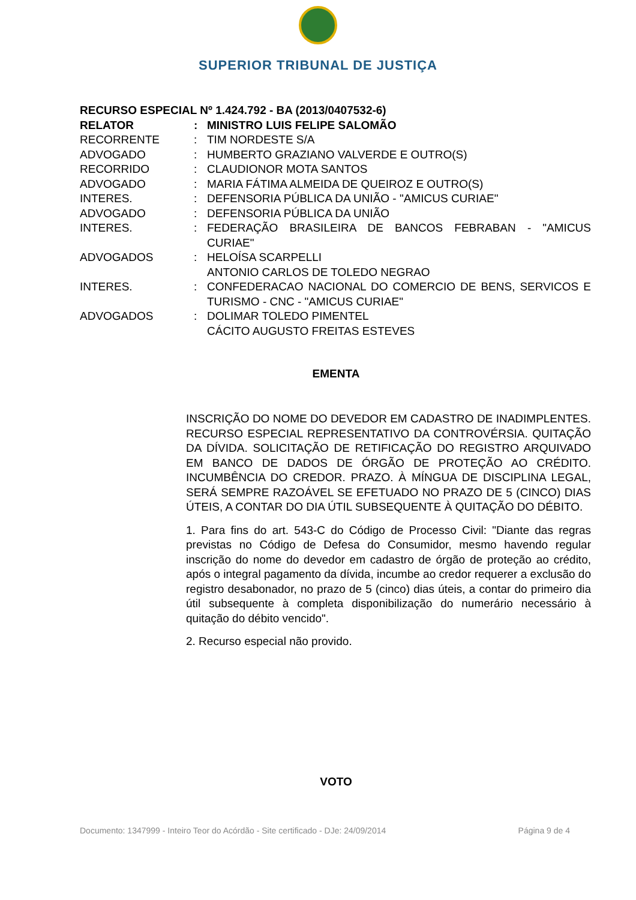SUPERIOR TRIBUNAL DE JUSTIÇA
RECURSO ESPECIAL Nº 1.424.792 - BA (2013/0407532-6)
RELATOR : MINISTRO LUIS FELIPE SALOMÃO
RECORRENTE : TIM NORDESTE S/A
ADVOGADO : HUMBERTO GRAZIANO VALVERDE E OUTRO(S)
RECORRIDO : CLAUDIONOR MOTA SANTOS
ADVOGADO : MARIA FÁTIMA ALMEIDA DE QUEIROZ E OUTRO(S)
INTERES. : DEFENSORIA PÚBLICA DA UNIÃO - "AMICUS CURIAE"
ADVOGADO : DEFENSORIA PÚBLICA DA UNIÃO
INTERES. : FEDERAÇÃO BRASILEIRA DE BANCOS FEBRABAN - "AMICUS CURIAE"
ADVOGADOS : HELOÍSA SCARPELLI
ANTONIO CARLOS DE TOLEDO NEGRAO
INTERES. : CONFEDERACAO NACIONAL DO COMERCIO DE BENS, SERVICOS E TURISMO - CNC - "AMICUS CURIAE"
ADVOGADOS : DOLIMAR TOLEDO PIMENTEL
CÁCITO AUGUSTO FREITAS ESTEVES
EMENTA
INSCRIÇÃO DO NOME DO DEVEDOR EM CADASTRO DE INADIMPLENTES. RECURSO ESPECIAL REPRESENTATIVO DA CONTROVÉRSIA. QUITAÇÃO DA DÍVIDA. SOLICITAÇÃO DE RETIFICAÇÃO DO REGISTRO ARQUIVADO EM BANCO DE DADOS DE ÓRGÃO DE PROTEÇÃO AO CRÉDITO. INCUMBÊNCIA DO CREDOR. PRAZO. À MÍNGUA DE DISCIPLINA LEGAL, SERÁ SEMPRE RAZOÁVEL SE EFETUADO NO PRAZO DE 5 (CINCO) DIAS ÚTEIS, A CONTAR DO DIA ÚTIL SUBSEQUENTE À QUITAÇÃO DO DÉBITO.
1. Para fins do art. 543-C do Código de Processo Civil: "Diante das regras previstas no Código de Defesa do Consumidor, mesmo havendo regular inscrição do nome do devedor em cadastro de órgão de proteção ao crédito, após o integral pagamento da dívida, incumbe ao credor requerer a exclusão do registro desabonador, no prazo de 5 (cinco) dias úteis, a contar do primeiro dia útil subsequente à completa disponibilização do numerário necessário à quitação do débito vencido".
2. Recurso especial não provido.
VOTO
Documento: 1347999 - Inteiro Teor do Acórdão - Site certificado - DJe: 24/09/2014 Página 9 de 4